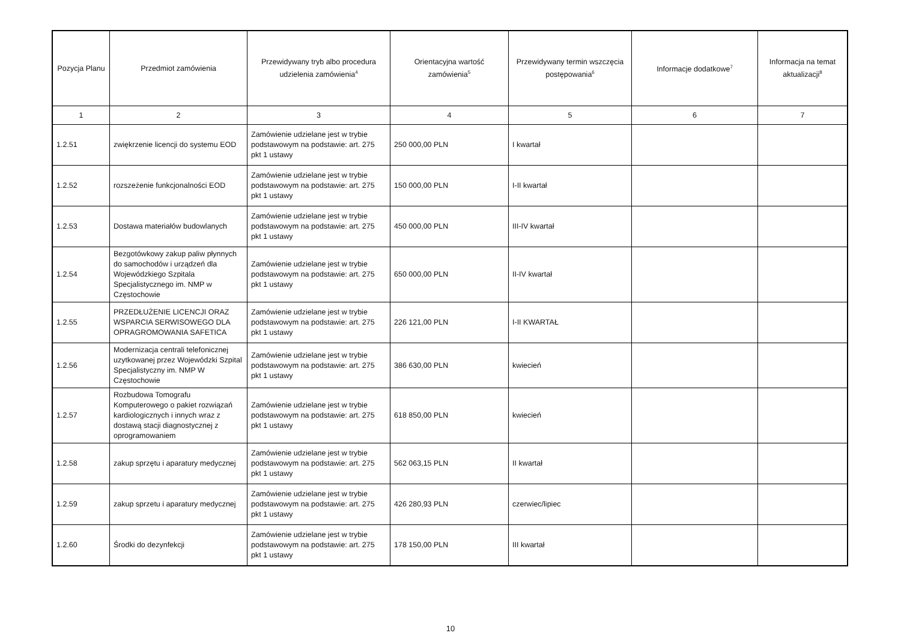| Pozycja Planu | Przedmiot zamówienia | Przewidywany tryb albo procedura udzielenia zamówienia<sup>4</sup> | Orientacyjna wartość zamówienia<sup>5</sup> | Przewidywany termin wszczęcia postępowania<sup>6</sup> | Informacje dodatkowe<sup>7</sup> | Informacja na temat aktualizacji<sup>8</sup> |
| --- | --- | --- | --- | --- | --- | --- |
| 1 | 2 | 3 | 4 | 5 | 6 | 7 |
| 1.2.51 | zwiękrzenie licencji do systemu EOD | Zamówienie udzielane jest w trybie podstawowym na podstawie: art. 275 pkt 1 ustawy | 250 000,00 PLN | I kwartał | | |
| 1.2.52 | rozszeżenie funkcjonalności EOD | Zamówienie udzielane jest w trybie podstawowym na podstawie: art. 275 pkt 1 ustawy | 150 000,00 PLN | I-II kwartał | | |
| 1.2.53 | Dostawa materiałów budowlanych | Zamówienie udzielane jest w trybie podstawowym na podstawie: art. 275 pkt 1 ustawy | 450 000,00 PLN | III-IV kwartał | | |
| 1.2.54 | Bezgotówkowy zakup paliw płynnych do samochodów i urządzeń dla Wojewódzkiego Szpitala Specjalistycznego im. NMP w Częstochowie | Zamówienie udzielane jest w trybie podstawowym na podstawie: art. 275 pkt 1 ustawy | 650 000,00 PLN | II-IV kwartał | | |
| 1.2.55 | PRZEDŁUŻENIE LICENCJI ORAZ WSPARCIA SERWISOWEGO DLA OPRAGROMOWANIA SAFETICA | Zamówienie udzielane jest w trybie podstawowym na podstawie: art. 275 pkt 1 ustawy | 226 121,00 PLN | I-II KWARTAŁ | | |
| 1.2.56 | Modernizacja centrali telefonicznej uzytkowanej przez Wojewódzki Szpital Specjalistyczny im. NMP W Częstochowie | Zamówienie udzielane jest w trybie podstawowym na podstawie: art. 275 pkt 1 ustawy | 386 630,00 PLN | kwiecień | | |
| 1.2.57 | Rozbudowa Tomografu Komputerowego o pakiet rozwiązań kardiologicznych i innych wraz z dostawą stacji diagnostycznej z oprogramowaniem | Zamówienie udzielane jest w trybie podstawowym na podstawie: art. 275 pkt 1 ustawy | 618 850,00 PLN | kwiecień | | |
| 1.2.58 | zakup sprzętu i aparatury medycznej | Zamówienie udzielane jest w trybie podstawowym na podstawie: art. 275 pkt 1 ustawy | 562 063,15 PLN | II kwartał | | |
| 1.2.59 | zakup sprzetu i aparatury medycznej | Zamówienie udzielane jest w trybie podstawowym na podstawie: art. 275 pkt 1 ustawy | 426 280,93 PLN | czerwiec/lipiec | | |
| 1.2.60 | Środki do dezynfekcji | Zamówienie udzielane jest w trybie podstawowym na podstawie: art. 275 pkt 1 ustawy | 178 150,00 PLN | III kwartał | | |
10